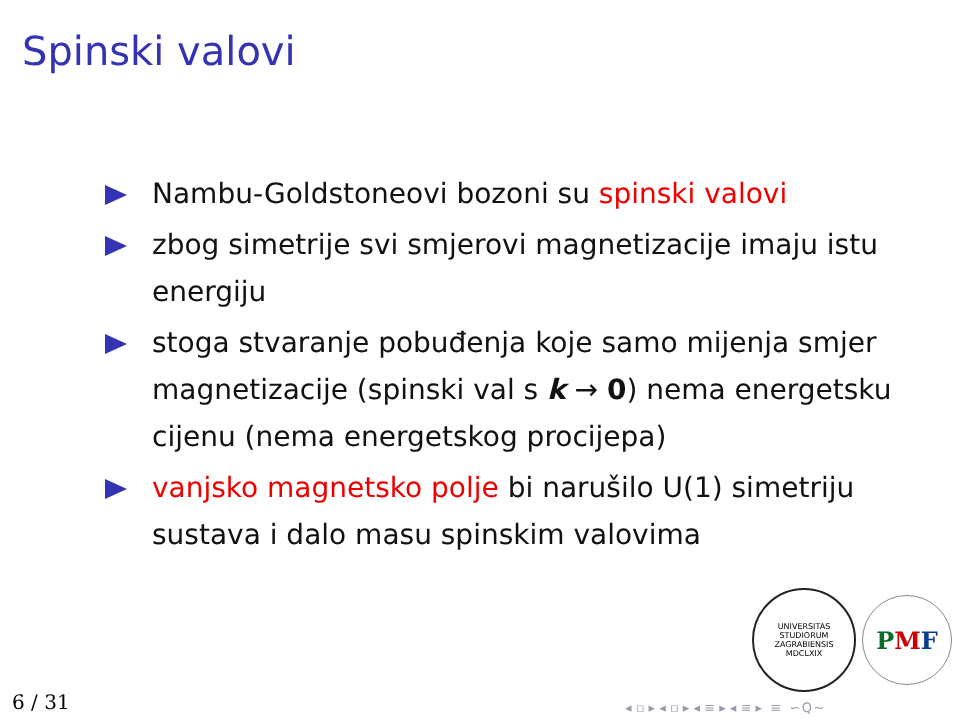Spinski valovi
Nambu-Goldstoneovi bozoni su spinski valovi
zbog simetrije svi smjerovi magnetizacije imaju istu energiju
stoga stvaranje pobuđenja koje samo mijenja smjer magnetizacije (spinski val s k → 0) nema energetsku cijenu (nema energetskog procijepa)
vanjsko magnetsko polje bi narušilo U(1) simetriju sustava i dalo masu spinskim valovima
UNIVERSITAS STUDIORUM ZAGRABIENSIS
MDCLXIX
P M F
6 / 31
◂ ▫ ▸ ◂ ▫ ▸ ◂ ≡ ▸ ◂ ≡ ▸ ≡ ∽ Q ∼